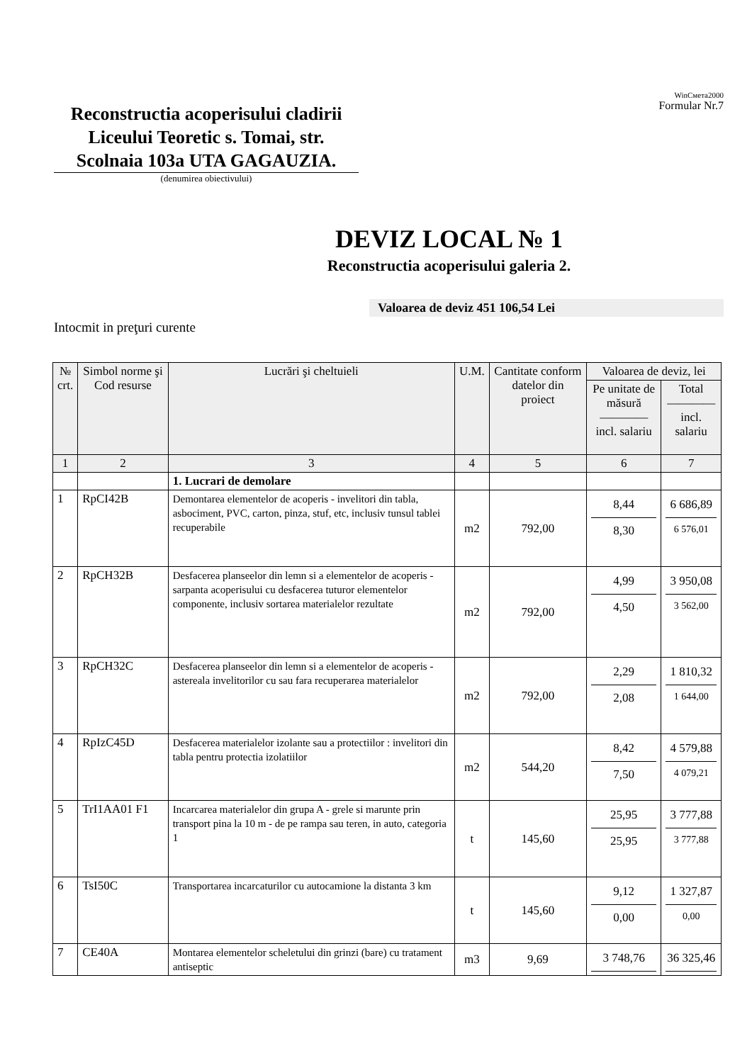WinСмета2000
Formular Nr.7
Reconstructia acoperisului cladirii Liceului Teoretic s. Tomai, str. Scolnaia 103a UTA GAGAUZIA.
(denumirea obiectivului)
DEVIZ LOCAL № 1
Reconstructia acoperisului galeria 2.
Valoarea de deviz 451 106,54 Lei
Intocmit in preţuri curente
| № crt. | Simbol norme şi Cod resurse | Lucrări şi cheltuieli | U.M. | Cantitate conform datelor din proiect | Valoarea de deviz, lei | |
| --- | --- | --- | --- | --- | --- | --- |
| | | | | | Pe unitate de măsură ———— incl. salariu | Total ———— incl. salariu |
| 1 | 2 | 3 | 4 | 5 | 6 | 7 |
| | | 1. Lucrari de demolare | | | | |
| 1 | RpCI42B | Demontarea elementelor de acoperis - invelitori din tabla, asbociment, PVC, carton, pinza, stuf, etc, inclusiv tunsul tablei recuperabile | m2 | 792,00 | 8,44 8,30 | 6 686,89 6 576,01 |
| 2 | RpCH32B | Desfacerea planseelor din lemn si a elementelor de acoperis - sarpanta acoperisului cu desfacerea tuturor elementelor componente, inclusiv sortarea materialelor rezultate | m2 | 792,00 | 4,99 4,50 | 3 950,08 3 562,00 |
| 3 | RpCH32C | Desfacerea planseelor din lemn si a elementelor de acoperis - astereala invelitorilor cu sau fara recuperarea materialelor | m2 | 792,00 | 2,29 2,08 | 1 810,32 1 644,00 |
| 4 | RpIzC45D | Desfacerea materialelor izolante sau a protectiilor : invelitori din tabla pentru protectia izolatiilor | m2 | 544,20 | 8,42 7,50 | 4 579,88 4 079,21 |
| 5 | TrI1AA01 F1 | Incarcarea materialelor din grupa A - grele si marunte prin transport pina la 10 m - de pe rampa sau teren, in auto, categoria 1 | t | 145,60 | 25,95 25,95 | 3 777,88 3 777,88 |
| 6 | TsI50C | Transportarea incarcaturilor cu autocamione la distanta 3 km | t | 145,60 | 9,12 0,00 | 1 327,87 0,00 |
| 7 | CE40A | Montarea elementelor scheletului din grinzi (bare) cu tratament antiseptic | m3 | 9,69 | 3 748,76 | 36 325,46 |